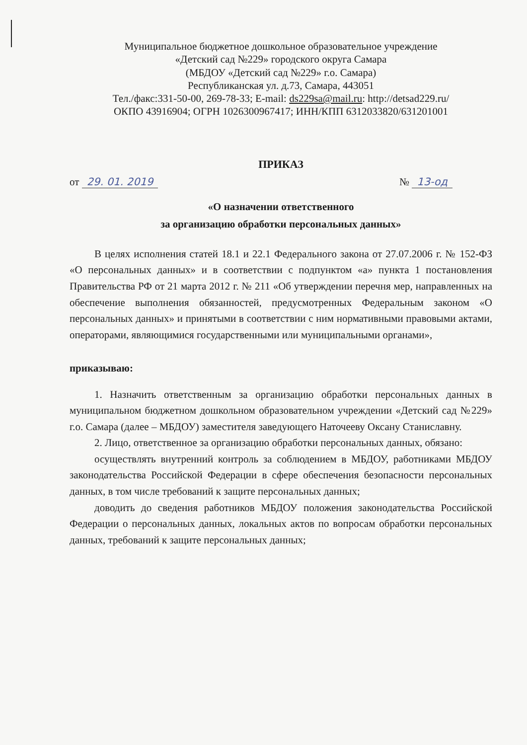Муниципальное бюджетное дошкольное образовательное учреждение
«Детский сад №229» городского округа Самара
(МБДОУ «Детский сад №229» г.о. Самара)
Республиканская ул. д.73, Самара, 443051
Тел./факс:331-50-00, 269-78-33; E-mail: ds229sa@mail.ru: http://detsad229.ru/
ОКПО 43916904; ОГРН 1026300967417; ИНН/КПП 6312033820/631201001
ПРИКАЗ
от 29. 01. 2019 № 13-од
«О назначении ответственного
за организацию обработки персональных данных»
В целях исполнения статей 18.1 и 22.1 Федерального закона от 27.07.2006 г. № 152-ФЗ «О персональных данных» и в соответствии с подпунктом «а» пункта 1 постановления Правительства РФ от 21 марта 2012 г. № 211 «Об утверждении перечня мер, направленных на обеспечение выполнения обязанностей, предусмотренных Федеральным законом «О персональных данных» и принятыми в соответствии с ним нормативными правовыми актами, операторами, являющимися государственными или муниципальными органами»,
приказываю:
1. Назначить ответственным за организацию обработки персональных данных в муниципальном бюджетном дошкольном образовательном учреждении «Детский сад №229» г.о. Самара (далее – МБДОУ) заместителя заведующего Наточееву Оксану Станиславну.
2. Лицо, ответственное за организацию обработки персональных данных, обязано:
осуществлять внутренний контроль за соблюдением в МБДОУ, работниками МБДОУ законодательства Российской Федерации в сфере обеспечения безопасности персональных данных, в том числе требований к защите персональных данных;
доводить до сведения работников МБДОУ положения законодательства Российской Федерации о персональных данных, локальных актов по вопросам обработки персональных данных, требований к защите персональных данных;